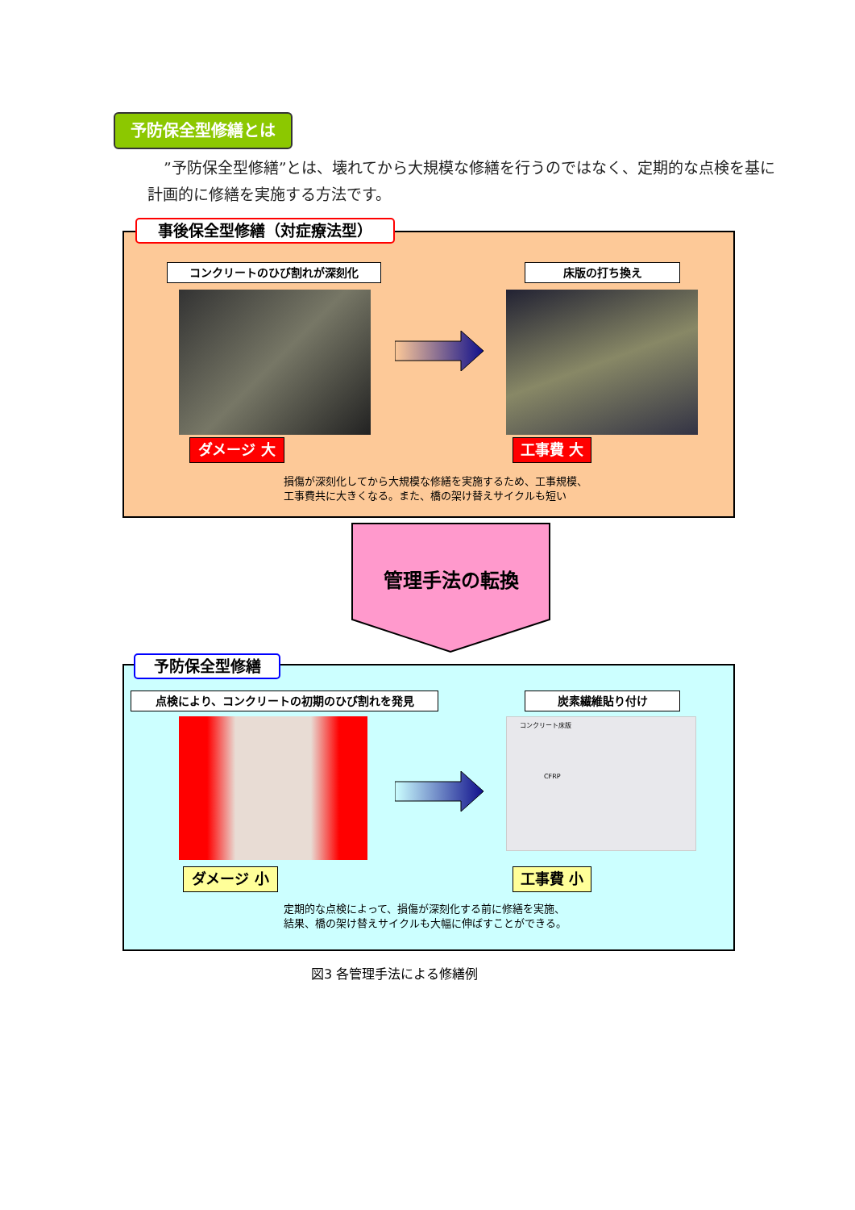予防保全型修繕とは
”予防保全型修繕”とは、壊れてから大規模な修繕を行うのではなく、定期的な点検を基に計画的に修繕を実施する方法です。
事後保全型修繕（対症療法型）
コンクリートのひび割れが深刻化 床版の打ち換え
ダメージ 大 工事費 大
損傷が深刻化してから大規模な修繕を実施するため、工事規模、
工事費共に大きくなる。また、橋の架け替えサイクルも短い
管理手法の転換
予防保全型修繕
点検により、コンクリートの初期のひび割れを発見 炭素繊維貼り付け
コンクリート床版
CFRP
ダメージ 小 工事費 小
定期的な点検によって、損傷が深刻化する前に修繕を実施、
結果、橋の架け替えサイクルも大幅に伸ばすことができる。
図3 各管理手法による修繕例